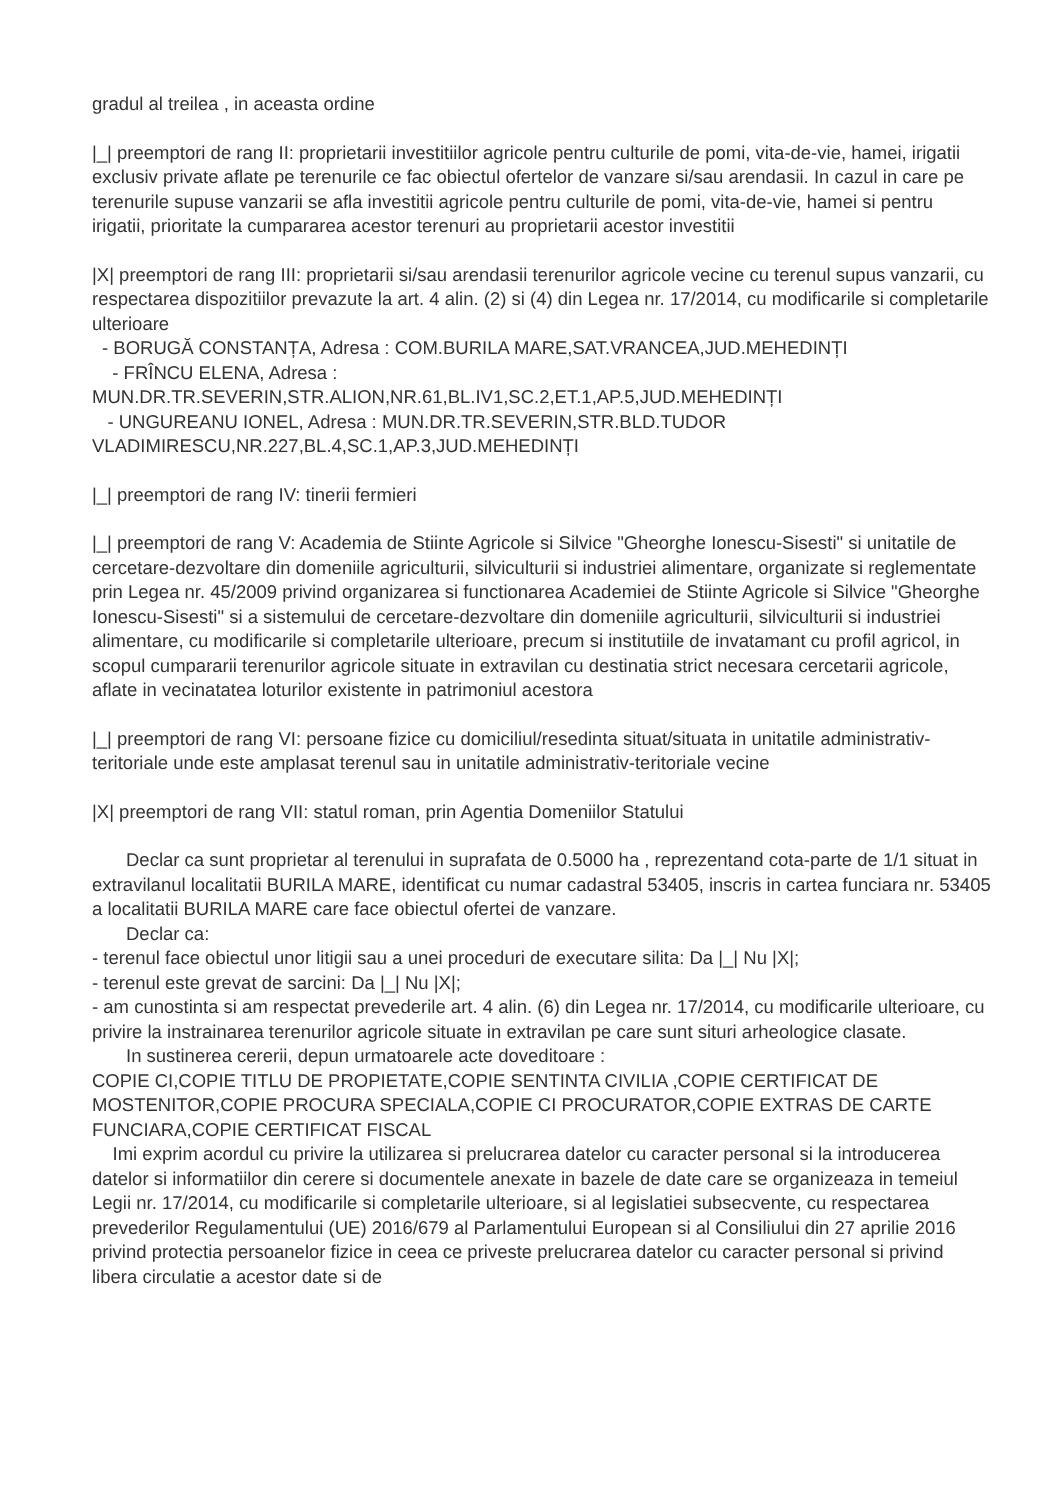gradul al treilea , in aceasta ordine
|_| preemptori de rang II: proprietarii investitiilor agricole pentru culturile de pomi, vita-de-vie, hamei, irigatii exclusiv private aflate pe terenurile ce fac obiectul ofertelor de vanzare si/sau arendasii. In cazul in care pe terenurile supuse vanzarii se afla investitii agricole pentru culturile de pomi, vita-de-vie, hamei si pentru irigatii, prioritate la cumpararea acestor terenuri au proprietarii acestor investitii
|X| preemptori de rang III: proprietarii si/sau arendasii terenurilor agricole vecine cu terenul supus vanzarii, cu respectarea dispozitiilor prevazute la art. 4 alin. (2) si (4) din Legea nr. 17/2014, cu modificarile si completarile ulterioare
- BORUGĂ CONSTANȚA, Adresa : COM.BURILA MARE,SAT.VRANCEA,JUD.MEHEDINȚI
- FRÎNCU ELENA, Adresa :
MUN.DR.TR.SEVERIN,STR.ALION,NR.61,BL.IV1,SC.2,ET.1,AP.5,JUD.MEHEDINȚI
- UNGUREANU IONEL, Adresa : MUN.DR.TR.SEVERIN,STR.BLD.TUDOR
VLADIMIRESCU,NR.227,BL.4,SC.1,AP.3,JUD.MEHEDINȚI
|_| preemptori de rang IV: tinerii fermieri
|_| preemptori de rang V: Academia de Stiinte Agricole si Silvice "Gheorghe Ionescu-Sisesti" si unitatile de cercetare-dezvoltare din domeniile agriculturii, silviculturii si industriei alimentare, organizate si reglementate prin Legea nr. 45/2009 privind organizarea si functionarea Academiei de Stiinte Agricole si Silvice "Gheorghe Ionescu-Sisesti" si a sistemului de cercetare-dezvoltare din domeniile agriculturii, silviculturii si industriei alimentare, cu modificarile si completarile ulterioare, precum si institutiile de invatamant cu profil agricol, in scopul cumpararii terenurilor agricole situate in extravilan cu destinatia strict necesara cercetarii agricole, aflate in vecinatatea loturilor existente in patrimoniul acestora
|_| preemptori de rang VI: persoane fizice cu domiciliul/resedinta situat/situata in unitatile administrativ-teritoriale unde este amplasat terenul sau in unitatile administrativ-teritoriale vecine
|X| preemptori de rang VII: statul roman, prin Agentia Domeniilor Statului
Declar ca sunt proprietar al terenului in suprafata de 0.5000 ha , reprezentand cota-parte de 1/1 situat in extravilanul localitatii BURILA MARE, identificat cu numar cadastral 53405, inscris in cartea funciara nr. 53405 a localitatii BURILA MARE care face obiectul ofertei de vanzare.
Declar ca:
- terenul face obiectul unor litigii sau a unei proceduri de executare silita: Da |_| Nu |X|;
- terenul este grevat de sarcini: Da |_| Nu |X|;
- am cunostinta si am respectat prevederile art. 4 alin. (6) din Legea nr. 17/2014, cu modificarile ulterioare, cu privire la instrainarea terenurilor agricole situate in extravilan pe care sunt situri arheologice clasate.
In sustinerea cererii, depun urmatoarele acte doveditoare :
COPIE CI,COPIE TITLU DE PROPIETATE,COPIE SENTINTA CIVILIA ,COPIE CERTIFICAT DE MOSTENITOR,COPIE PROCURA SPECIALA,COPIE CI PROCURATOR,COPIE EXTRAS DE CARTE FUNCIARA,COPIE CERTIFICAT FISCAL
Imi exprim acordul cu privire la utilizarea si prelucrarea datelor cu caracter personal si la introducerea datelor si informatiilor din cerere si documentele anexate in bazele de date care se organizeaza in temeiul Legii nr. 17/2014, cu modificarile si completarile ulterioare, si al legislatiei subsecvente, cu respectarea prevederilor Regulamentului (UE) 2016/679 al Parlamentului European si al Consiliului din 27 aprilie 2016 privind protectia persoanelor fizice in ceea ce priveste prelucrarea datelor cu caracter personal si privind libera circulatie a acestor date si de